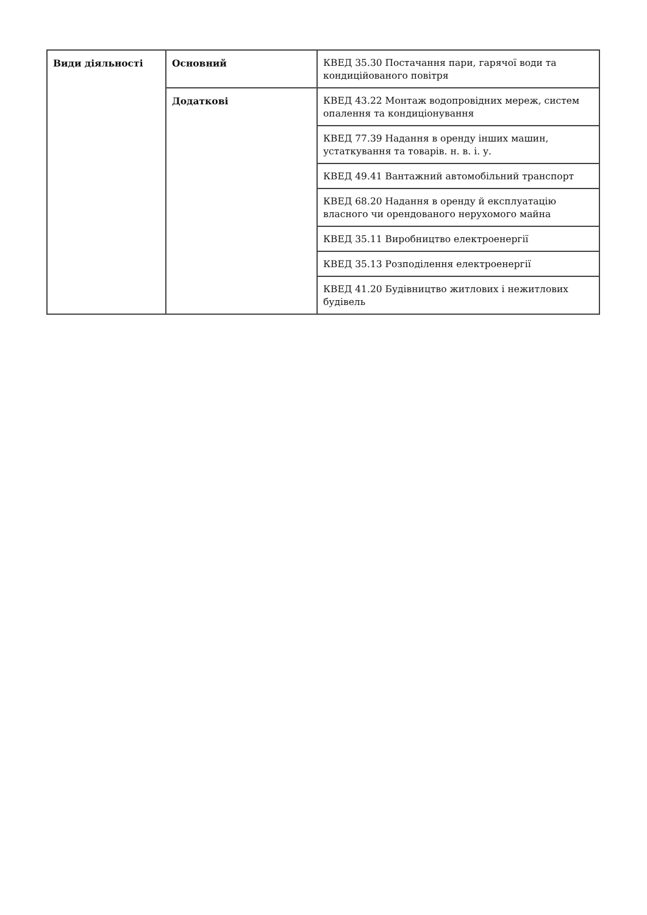| Види діяльності | Основний | КВЕД 35.30 Постачання пари, гарячої води та кондиційованого повітря |
| | Додаткові | КВЕД 43.22 Монтаж водопровідних мереж, систем опалення та кондиціонування |
| | | КВЕД 77.39 Надання в оренду інших машин, устаткування та товарів. н. в. і. у. |
| | | КВЕД 49.41 Вантажний автомобільний транспорт |
| | | КВЕД 68.20 Надання в оренду й експлуатацію власного чи орендованого нерухомого майна |
| | | КВЕД 35.11 Виробництво електроенергії |
| | | КВЕД 35.13 Розподілення електроенергії |
| | | КВЕД 41.20 Будівництво житлових і нежитлових будівель |